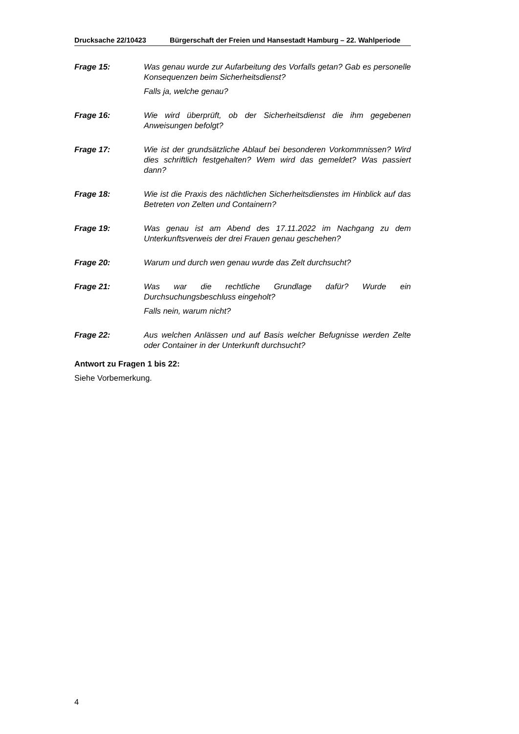Drucksache 22/10423 Bürgerschaft der Freien und Hansestadt Hamburg – 22. Wahlperiode
Frage 15: Was genau wurde zur Aufarbeitung des Vorfalls getan? Gab es personelle Konsequenzen beim Sicherheitsdienst?
Falls ja, welche genau?
Frage 16: Wie wird überprüft, ob der Sicherheitsdienst die ihm gegebenen Anweisungen befolgt?
Frage 17: Wie ist der grundsätzliche Ablauf bei besonderen Vorkommnissen? Wird dies schriftlich festgehalten? Wem wird das gemeldet? Was passiert dann?
Frage 18: Wie ist die Praxis des nächtlichen Sicherheitsdienstes im Hinblick auf das Betreten von Zelten und Containern?
Frage 19: Was genau ist am Abend des 17.11.2022 im Nachgang zu dem Unterkunftsverweis der drei Frauen genau geschehen?
Frage 20: Warum und durch wen genau wurde das Zelt durchsucht?
Frage 21: Was war die rechtliche Grundlage dafür? Wurde ein Durchsuchungsbeschluss eingeholt?
Falls nein, warum nicht?
Frage 22: Aus welchen Anlässen und auf Basis welcher Befugnisse werden Zelte oder Container in der Unterkunft durchsucht?
Antwort zu Fragen 1 bis 22:
Siehe Vorbemerkung.
4